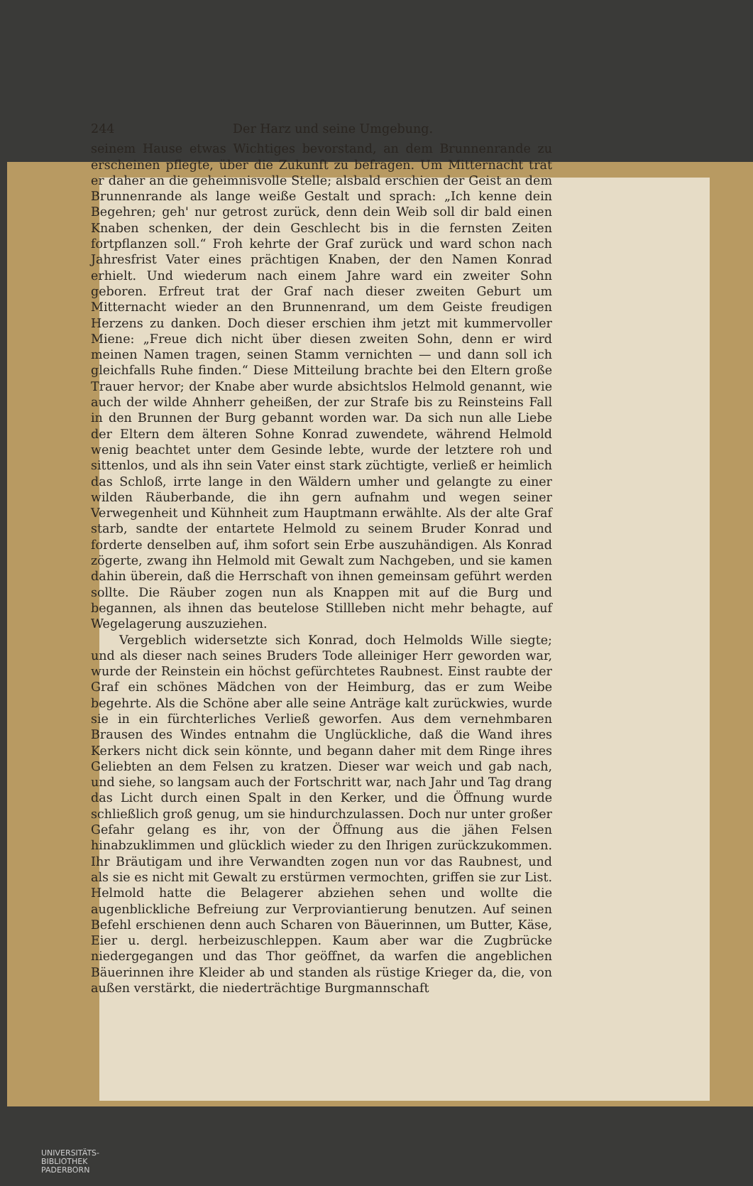244 Der Harz und seine Umgebung.
seinem Hause etwas Wichtiges bevorstand, an dem Brunnenrande zu erscheinen pflegte, über die Zukunft zu befragen. Um Mitternacht trat er daher an die geheimnisvolle Stelle; alsbald erschien der Geist an dem Brunnenrande als lange weiße Gestalt und sprach: „Ich kenne dein Begehren; geh' nur getrost zurück, denn dein Weib soll dir bald einen Knaben schenken, der dein Geschlecht bis in die fernsten Zeiten fortpflanzen soll.“ Froh kehrte der Graf zurück und ward schon nach Jahresfrist Vater eines prächtigen Knaben, der den Namen Konrad erhielt. Und wiederum nach einem Jahre ward ein zweiter Sohn geboren. Erfreut trat der Graf nach dieser zweiten Geburt um Mitternacht wieder an den Brunnenrand, um dem Geiste freudigen Herzens zu danken. Doch dieser erschien ihm jetzt mit kummervoller Miene: „Freue dich nicht über diesen zweiten Sohn, denn er wird meinen Namen tragen, seinen Stamm vernichten — und dann soll ich gleichfalls Ruhe finden.“ Diese Mitteilung brachte bei den Eltern große Trauer hervor; der Knabe aber wurde absichtslos Helmold genannt, wie auch der wilde Ahnherr geheißen, der zur Strafe bis zu Reinsteins Fall in den Brunnen der Burg gebannt worden war. Da sich nun alle Liebe der Eltern dem älteren Sohne Konrad zuwendete, während Helmold wenig beachtet unter dem Gesinde lebte, wurde der letztere roh und sittenlos, und als ihn sein Vater einst stark züchtigte, verließ er heimlich das Schloß, irrte lange in den Wäldern umher und gelangte zu einer wilden Räuberbande, die ihn gern aufnahm und wegen seiner Verwegenheit und Kühnheit zum Hauptmann erwählte. Als der alte Graf starb, sandte der entartete Helmold zu seinem Bruder Konrad und forderte denselben auf, ihm sofort sein Erbe auszuhändigen. Als Konrad zögerte, zwang ihn Helmold mit Gewalt zum Nachgeben, und sie kamen dahin überein, daß die Herrschaft von ihnen gemeinsam geführt werden sollte. Die Räuber zogen nun als Knappen mit auf die Burg und begannen, als ihnen das beutelose Stillleben nicht mehr behagte, auf Wegelagerung auszuziehen.
Vergeblich widersetzte sich Konrad, doch Helmolds Wille siegte; und als dieser nach seines Bruders Tode alleiniger Herr geworden war, wurde der Reinstein ein höchst gefürchtetes Raubnest. Einst raubte der Graf ein schönes Mädchen von der Heimburg, das er zum Weibe begehrte. Als die Schöne aber alle seine Anträge kalt zurückwies, wurde sie in ein fürchterliches Verließ geworfen. Aus dem vernehmbaren Brausen des Windes entnahm die Unglückliche, daß die Wand ihres Kerkers nicht dick sein könnte, und begann daher mit dem Ringe ihres Geliebten an dem Felsen zu kratzen. Dieser war weich und gab nach, und siehe, so langsam auch der Fortschritt war, nach Jahr und Tag drang das Licht durch einen Spalt in den Kerker, und die Öffnung wurde schließlich groß genug, um sie hindurchzulassen. Doch nur unter großer Gefahr gelang es ihr, von der Öffnung aus die jähen Felsen hinabzuklimmen und glücklich wieder zu den Ihrigen zurückzukommen. Ihr Bräutigam und ihre Verwandten zogen nun vor das Raubnest, und als sie es nicht mit Gewalt zu erstürmen vermochten, griffen sie zur List. Helmold hatte die Belagerer abziehen sehen und wollte die augenblickliche Befreiung zur Verproviantierung benutzen. Auf seinen Befehl erschienen denn auch Scharen von Bäuerinnen, um Butter, Käse, Eier u. dergl. herbeizuschleppen. Kaum aber war die Zugbrücke niedergegangen und das Thor geöffnet, da warfen die angeblichen Bäuerinnen ihre Kleider ab und standen als rüstige Krieger da, die, von außen verstärkt, die niederträchtige Burgmannschaft
UNIVERSITÄTS-
BIBLIOTHEK
PADERBORN